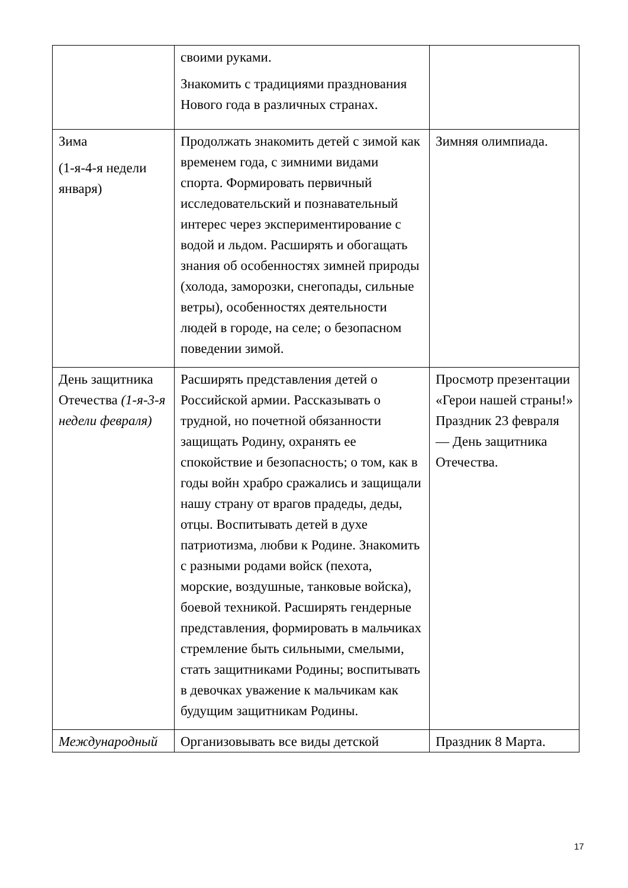| | своими руками. Знакомить с традициями празднования Нового года в различных странах. | |
| Зима (1-я-4-я недели января) | Продолжать знакомить детей с зимой как временем года, с зимними видами спорта. Формировать первичный исследовательский и познавательный интерес через экспериментирование с водой и льдом. Расширять и обогащать знания об особенностях зимней природы (холода, заморозки, снегопады, сильные ветры), особенностях деятельности людей в городе, на селе; о безопасном поведении зимой. | Зимняя олимпиада. |
| День защитника Отечества (1-я-3-я недели февраля) | Расширять представления детей о Российской армии. Рассказывать о трудной, но почетной обязанности защищать Родину, охранять ее спокойствие и безопасность; о том, как в годы войн храбро сражались и защищали нашу страну от врагов прадеды, деды, отцы. Воспитывать детей в духе патриотизма, любви к Родине. Знакомить с разными родами войск (пехота, морские, воздушные, танковые войска), боевой техникой. Расширять гендерные представления, формировать в мальчиках стремление быть сильными, смелыми, стать защитниками Родины; воспитывать в девочках уважение к мальчикам как будущим защитникам Родины. | Просмотр презентации «Герои нашей страны!» Праздник 23 февраля — День защитника Отечества. |
| Международный | Организовывать все виды детской | Праздник 8 Марта. |
17